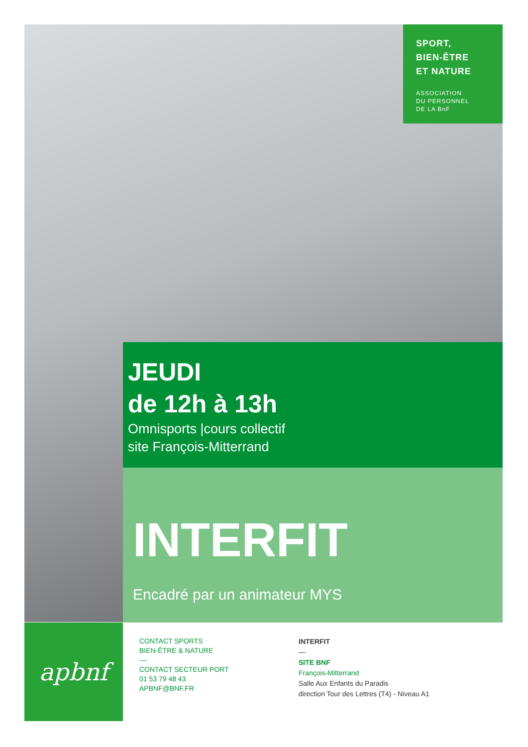SPORT,
BIEN-ÊTRE
ET NATURE
ASSOCIATION
DU PERSONNEL
DE LA BnF
JEUDI
de 12h à 13h
Omnisports |cours collectif
site François-Mitterrand
INTERFIT
Encadré par un animateur MYS
apbnf
CONTACT SPORTS
BIEN-ÊTRE & NATURE
—
CONTACT SECTEUR PORT
01 53 79 48 43
APBNF@BNF.FR
INTERFIT
—
SITE BNF
François-Mitterrand
Salle Aux Enfants du Paradis
direction Tour des Lettres (T4) - Niveau A1